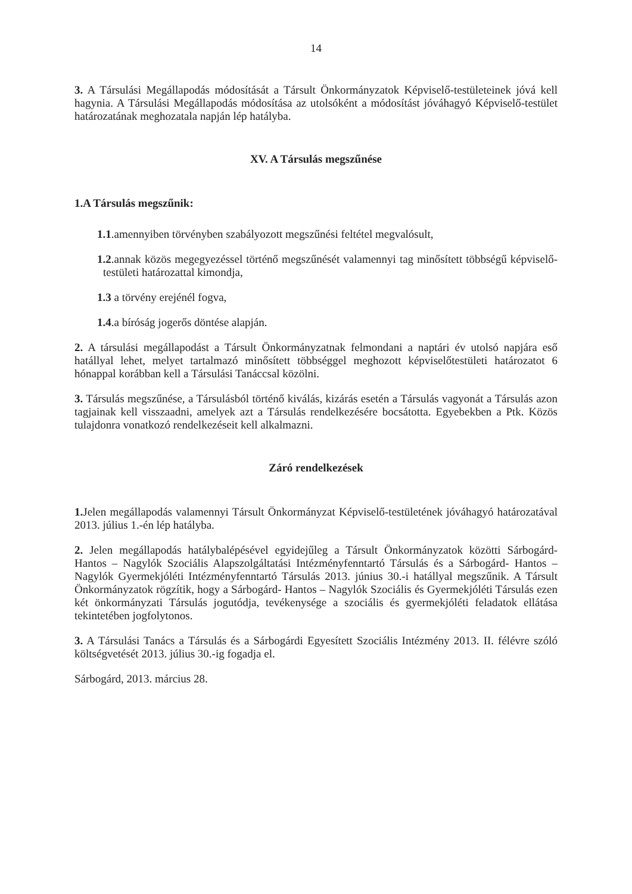14
3. A Társulási Megállapodás módosítását a Társult Önkormányzatok Képviselő-testületeinek jóvá kell hagynia. A Társulási Megállapodás módosítása az utolsóként a módosítást jóváhagyó Képviselő-testület határozatának meghozatala napján lép hatályba.
XV. A Társulás megszűnése
1.A Társulás megszűnik:
1.1.amennyiben törvényben szabályozott megszűnési feltétel megvalósult,
1.2.annak közös megegyezéssel történő megszűnését valamennyi tag minősített többségű képviselő-testületi határozattal kimondja,
1.3 a törvény erejénél fogva,
1.4.a bíróság jogerős döntése alapján.
2. A társulási megállapodást a Társult Önkormányzatnak felmondani a naptári év utolsó napjára eső hatállyal lehet, melyet tartalmazó minősített többséggel meghozott képviselőtestületi határozatot 6 hónappal korábban kell a Társulási Tanáccsal közölni.
3. Társulás megszűnése, a Társulásból történő kiválás, kizárás esetén a Társulás vagyonát a Társulás azon tagjainak kell visszaadni, amelyek azt a Társulás rendelkezésére bocsátotta. Egyebekben a Ptk. Közös tulajdonra vonatkozó rendelkezéseit kell alkalmazni.
Záró rendelkezések
1. Jelen megállapodás valamennyi Társult Önkormányzat Képviselő-testületének jóváhagyó határozatával 2013. július 1.-én lép hatályba.
2. Jelen megállapodás hatálybalépésével egyidejűleg a Társult Önkormányzatok közötti Sárbogárd- Hantos – Nagylók Szociális Alapszolgáltatási Intézményfenntartó Társulás és a Sárbogárd- Hantos – Nagylók Gyermekjóléti Intézményfenntartó Társulás 2013. június 30.-i hatállyal megszűnik. A Társult Önkormányzatok rögzítik, hogy a Sárbogárd- Hantos – Nagylók Szociális és Gyermekjóléti Társulás ezen két önkormányzati Társulás jogutódja, tevékenysége a szociális és gyermekjóléti feladatok ellátása tekintetében jogfolytonos.
3. A Társulási Tanács a Társulás és a Sárbogárdi Egyesített Szociális Intézmény 2013. II. félévre szóló költségvetését 2013. július 30.-ig fogadja el.
Sárbogárd, 2013. március 28.